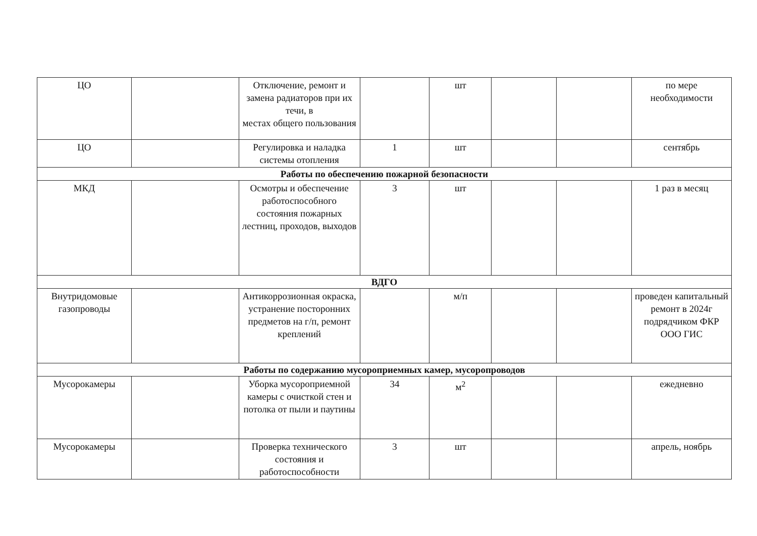| ЦО | | Отключение, ремонт и замена радиаторов при их течи, в местах общего пользования | | шт | | | по мере необходимости |
| ЦО | | Регулировка и наладка системы отопления | 1 | шт | | | сентябрь |
| Работы по обеспечению пожарной безопасности | | | | | | | |
| МКД | | Осмотры и обеспечение работоспособного состояния пожарных лестниц, проходов, выходов | 3 | шт | | | 1 раз в месяц |
| ВДГО | | | | | | | |
| Внутридомовые газопроводы | | Антикоррозионная окраска, устранение посторонних предметов на г/п, ремонт креплений | | м/п | | | проведен капитальный ремонт в 2024г подрядчиком ФКР ООО ГИС |
| Работы по содержанию мусороприемных камер, мусоропроводов | | | | | | | |
| Мусорокамеры | | Уборка мусороприемной камеры с очисткой стен и потолка от пыли и паутины | 34 | м<sup>2</sup> | | | ежедневно |
| Мусорокамеры | | Проверка технического состояния и работоспособности | 3 | шт | | | апрель, ноябрь |